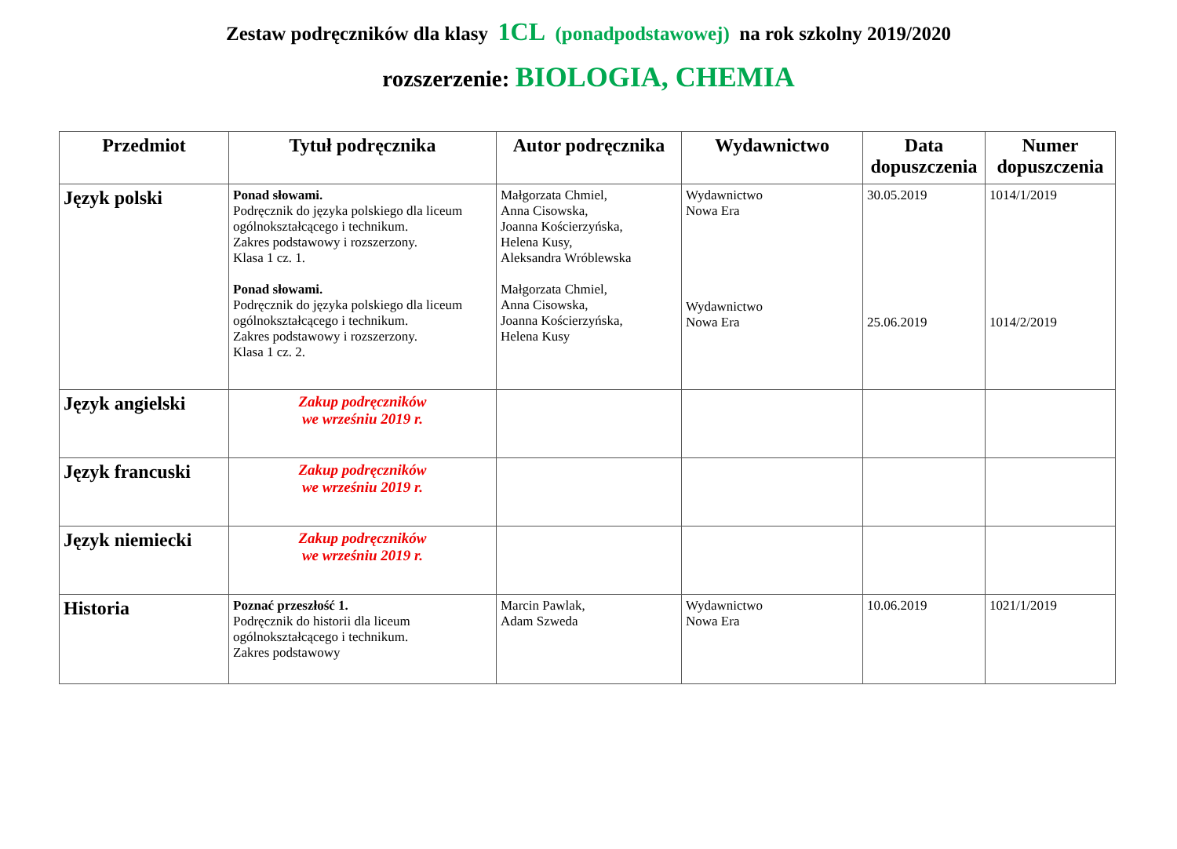Zestaw podręczników dla klasy 1CL (ponadpodstawowej) na rok szkolny 2019/2020
rozszerzenie: BIOLOGIA, CHEMIA
| Przedmiot | Tytuł podręcznika | Autor podręcznika | Wydawnictwo | Data dopuszczenia | Numer dopuszczenia |
| --- | --- | --- | --- | --- | --- |
| Język polski | Ponad słowami. Podręcznik do języka polskiego dla liceum ogólnokształcącego i technikum. Zakres podstawowy i rozszerzony. Klasa 1 cz. 1. Ponad słowami. Podręcznik do języka polskiego dla liceum ogólnokształcącego i technikum. Zakres podstawowy i rozszerzony. Klasa 1 cz. 2. | Małgorzata Chmiel, Anna Cisowska, Joanna Kościerzyńska, Helena Kusy, Aleksandra Wróblewska Małgorzata Chmiel, Anna Cisowska, Joanna Kościerzyńska, Helena Kusy | Wydawnictwo Nowa Era Wydawnictwo Nowa Era | 30.05.2019 25.06.2019 | 1014/1/2019 1014/2/2019 |
| Język angielski | Zakup podręczników we wrześniu 2019 r. | | | | |
| Język francuski | Zakup podręczników we wrześniu 2019 r. | | | | |
| Język niemiecki | Zakup podręczników we wrześniu 2019 r. | | | | |
| Historia | Poznać przeszłość 1. Podręcznik do historii dla liceum ogólnokształcącego i technikum. Zakres podstawowy | Marcin Pawlak, Adam Szweda | Wydawnictwo Nowa Era | 10.06.2019 | 1021/1/2019 |